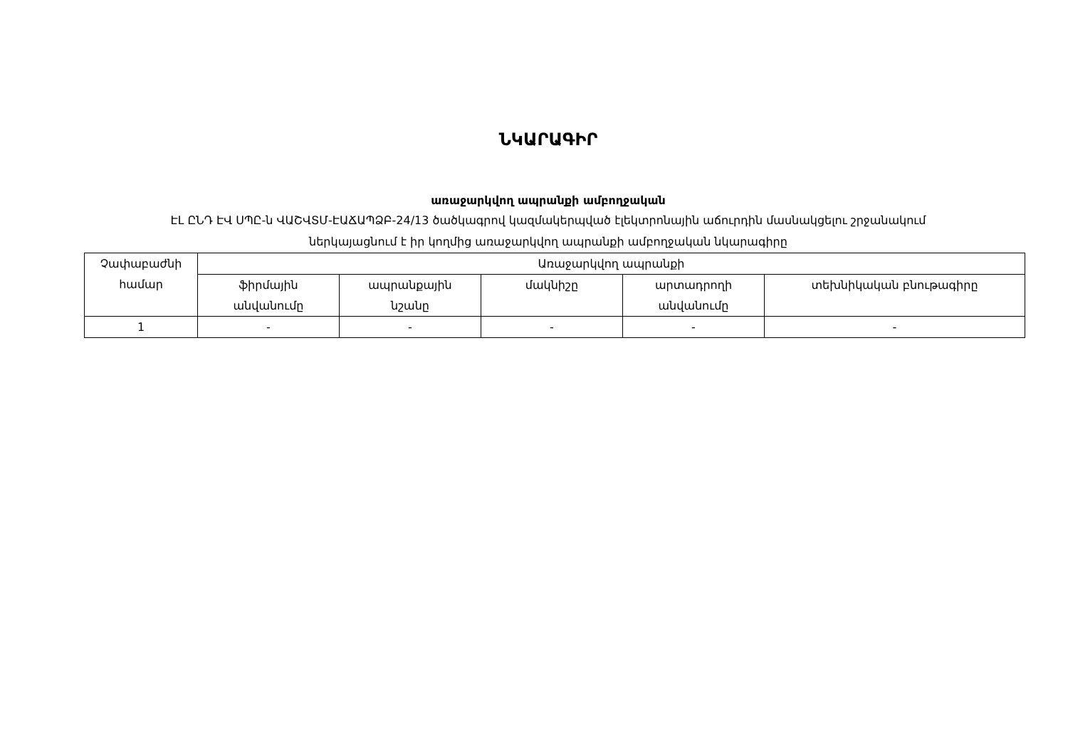ՆԿԱՐԱԳԻՐ
առաջարկվող ապրանքի ամբողջական
ԷԼ ԸՆԴ ԷՎ ՍՊԸ-ն ՎԱՇՎՏՄ-ԷԱՃԱՊՁԲ-24/13 ծածկագրով կազմակերպված էլեկտրոնային աճուրդին մասնակցելու շրջանակում
ներկայացնում է իր կողմից առաջարկվող ապրանքի ամբողջական նկարագիրը
| Չափաբաժնի համար | Առաջարկվող ապրանքի | | | | |
| --- | --- | --- | --- | --- | --- |
| | ֆիրմային անվանումը | ապրանքային նշանը | մակնիշը | արտադրողի անվանումը | տեխնիկական բնութագիրը |
| 1 | - | - | - | - | - |